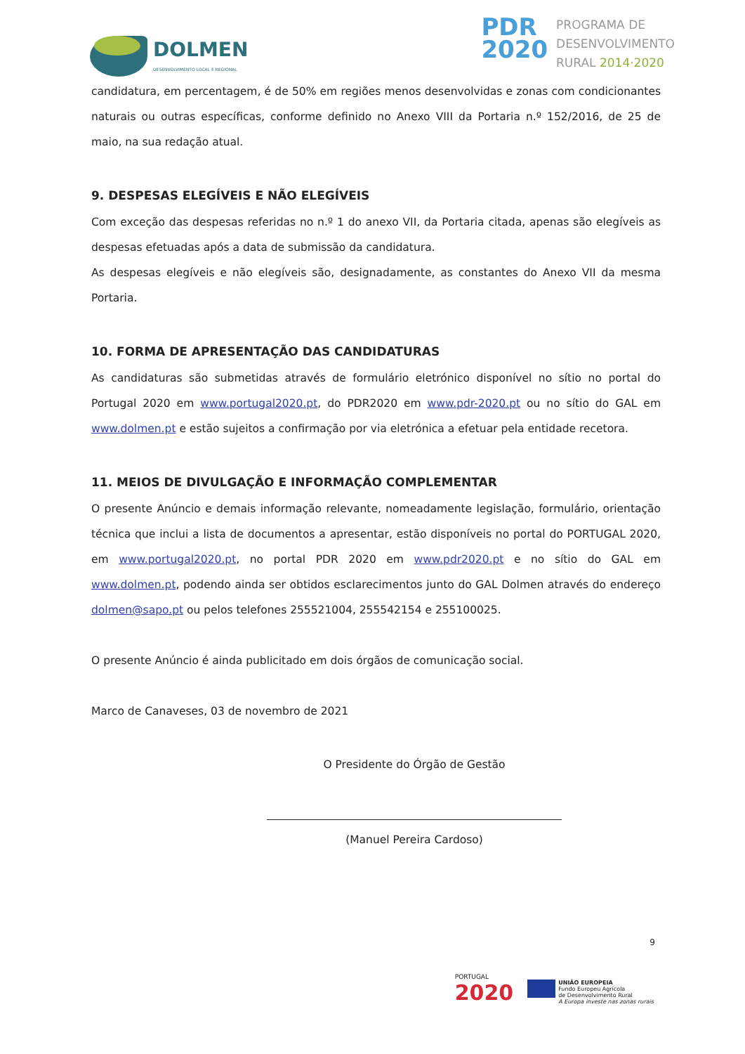DOLMEN
DESENVOLVIMENTO LOCAL E REGIONAL
PDR
2020
PROGRAMA DE
DESENVOLVIMENTO
RURAL 2014·2020
candidatura, em percentagem, é de 50% em regiões menos desenvolvidas e zonas com condicionantes naturais ou outras específicas, conforme definido no Anexo VIII da Portaria n.º 152/2016, de 25 de maio, na sua redação atual.
9. DESPESAS ELEGÍVEIS E NÃO ELEGÍVEIS
Com exceção das despesas referidas no n.º 1 do anexo VII, da Portaria citada, apenas são elegíveis as despesas efetuadas após a data de submissão da candidatura.
As despesas elegíveis e não elegíveis são, designadamente, as constantes do Anexo VII da mesma Portaria.
10. FORMA DE APRESENTAÇÃO DAS CANDIDATURAS
As candidaturas são submetidas através de formulário eletrónico disponível no sítio no portal do Portugal 2020 em www.portugal2020.pt, do PDR2020 em www.pdr-2020.pt ou no sítio do GAL em www.dolmen.pt e estão sujeitos a confirmação por via eletrónica a efetuar pela entidade recetora.
11. MEIOS DE DIVULGAÇÃO E INFORMAÇÃO COMPLEMENTAR
O presente Anúncio e demais informação relevante, nomeadamente legislação, formulário, orientação técnica que inclui a lista de documentos a apresentar, estão disponíveis no portal do PORTUGAL 2020, em www.portugal2020.pt, no portal PDR 2020 em www.pdr2020.pt e no sítio do GAL em www.dolmen.pt, podendo ainda ser obtidos esclarecimentos junto do GAL Dolmen através do endereço dolmen@sapo.pt ou pelos telefones 255521004, 255542154 e 255100025.
O presente Anúncio é ainda publicitado em dois órgãos de comunicação social.
Marco de Canaveses, 03 de novembro de 2021
O Presidente do Órgão de Gestão
(Manuel Pereira Cardoso)
9
PORTUGAL
2020
UNIÃO EUROPEIA
Fundo Europeu Agrícola
de Desenvolvimento Rural
A Europa investe nas zonas rurais